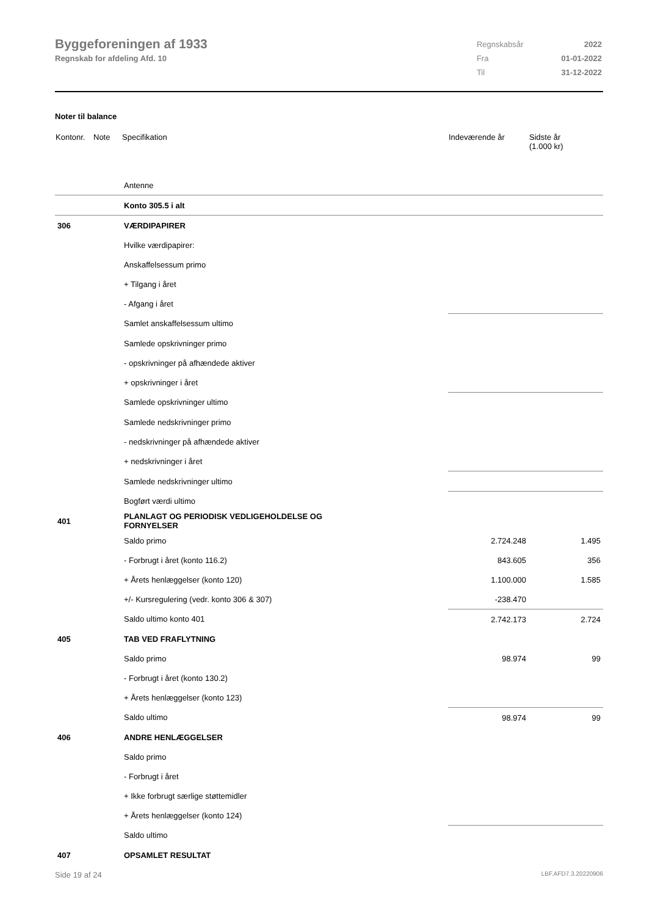Byggeforeningen af 1933
Regnskab for afdeling Afd. 10
| Regnskabsår | 2022 |
| Fra | 01-01-2022 |
| Til | 31-12-2022 |
Noter til balance
| Kontonr. | Note | Specifikation | Indeværende år | Sidste år (1.000 kr) |
| --- | --- | --- | --- | --- |
| | | Antenne | | |
| | | Konto 305.5 i alt | | |
| 306 | | VÆRDIPAPIRER | | |
| | | Hvilke værdipapirer: | | |
| | | Anskaffelsessum primo | | |
| | | + Tilgang i året | | |
| | | - Afgang i året | | |
| | | Samlet anskaffelsessum ultimo | | |
| | | Samlede opskrivninger primo | | |
| | | - opskrivninger på afhændede aktiver | | |
| | | + opskrivninger i året | | |
| | | Samlede opskrivninger ultimo | | |
| | | Samlede nedskrivninger primo | | |
| | | - nedskrivninger på afhændede aktiver | | |
| | | + nedskrivninger i året | | |
| | | Samlede nedskrivninger ultimo | | |
| | | Bogført værdi ultimo | | |
| 401 | | PLANLAGT OG PERIODISK VEDLIGEHOLDELSE OG FORNYELSER | | |
| | | Saldo primo | 2.724.248 | 1.495 |
| | | - Forbrugt i året (konto 116.2) | 843.605 | 356 |
| | | + Årets henlæggelser (konto 120) | 1.100.000 | 1.585 |
| | | +/- Kursregulering (vedr. konto 306 & 307) | -238.470 | |
| | | Saldo ultimo konto 401 | 2.742.173 | 2.724 |
| 405 | | TAB VED FRAFLYTNING | | |
| | | Saldo primo | 98.974 | 99 |
| | | - Forbrugt i året (konto 130.2) | | |
| | | + Årets henlæggelser (konto 123) | | |
| | | Saldo ultimo | 98.974 | 99 |
| 406 | | ANDRE HENLÆGGELSER | | |
| | | Saldo primo | | |
| | | - Forbrugt i året | | |
| | | + Ikke forbrugt særlige støttemidler | | |
| | | + Årets henlæggelser (konto 124) | | |
| | | Saldo ultimo | | |
| 407 | | OPSAMLET RESULTAT | | |
Side 19 af 24 LBF.AFD7.3.20220906